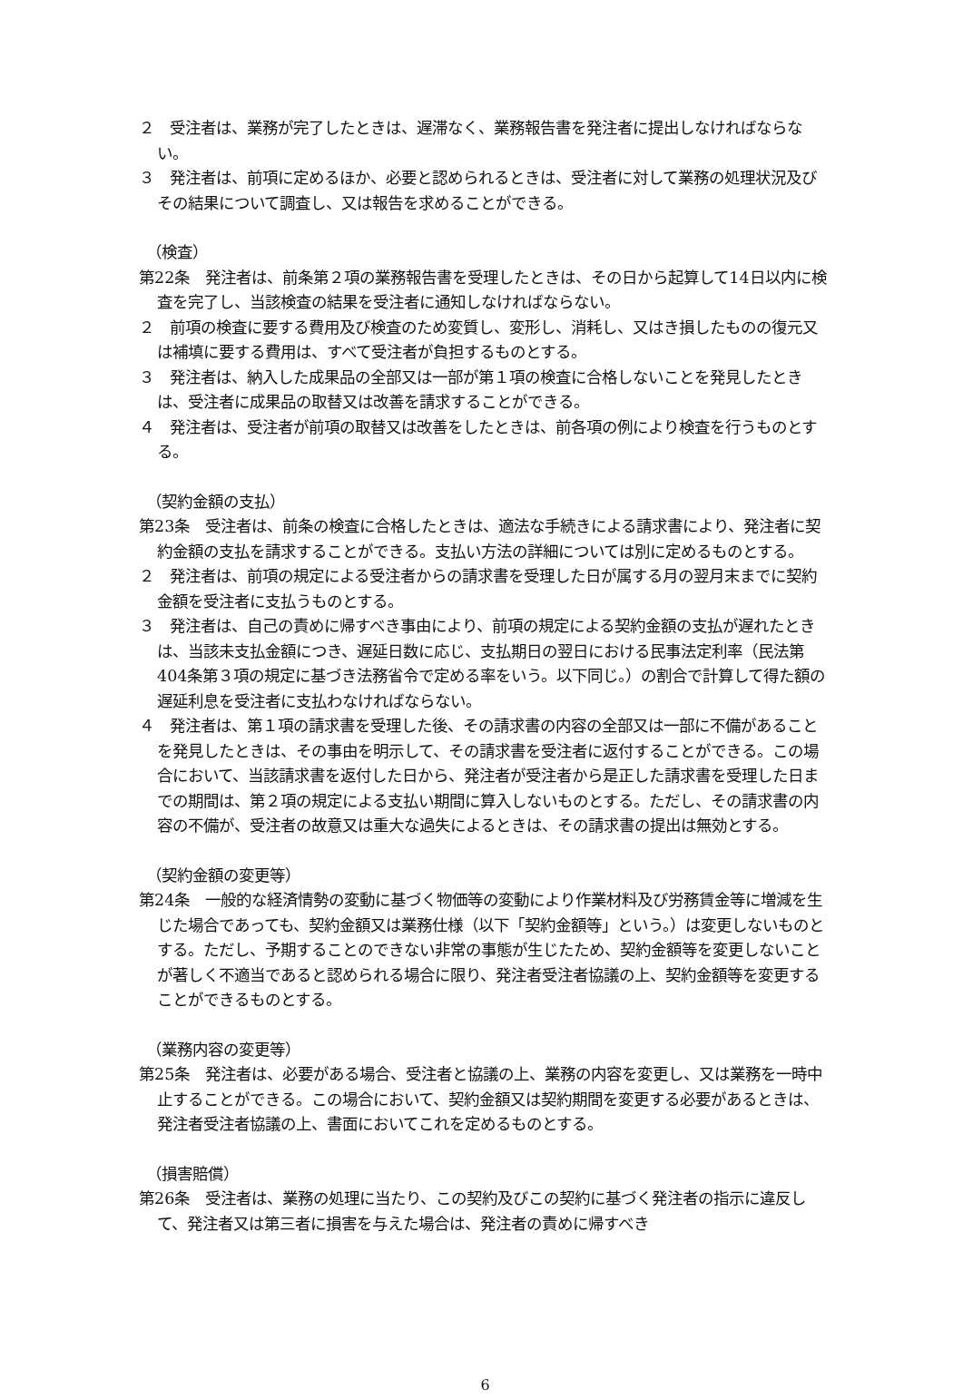２　受注者は、業務が完了したときは、遅滞なく、業務報告書を発注者に提出しなければならない。
３　発注者は、前項に定めるほか、必要と認められるときは、受注者に対して業務の処理状況及びその結果について調査し、又は報告を求めることができる。
（検査）
第22条　発注者は、前条第２項の業務報告書を受理したときは、その日から起算して14日以内に検査を完了し、当該検査の結果を受注者に通知しなければならない。
２　前項の検査に要する費用及び検査のため変質し、変形し、消耗し、又はき損したものの復元又は補填に要する費用は、すべて受注者が負担するものとする。
３　発注者は、納入した成果品の全部又は一部が第１項の検査に合格しないことを発見したときは、受注者に成果品の取替又は改善を請求することができる。
４　発注者は、受注者が前項の取替又は改善をしたときは、前各項の例により検査を行うものとする。
（契約金額の支払）
第23条　受注者は、前条の検査に合格したときは、適法な手続きによる請求書により、発注者に契約金額の支払を請求することができる。支払い方法の詳細については別に定めるものとする。
２　発注者は、前項の規定による受注者からの請求書を受理した日が属する月の翌月末までに契約金額を受注者に支払うものとする。
３　発注者は、自己の責めに帰すべき事由により、前項の規定による契約金額の支払が遅れたときは、当該未支払金額につき、遅延日数に応じ、支払期日の翌日における民事法定利率（民法第404条第３項の規定に基づき法務省令で定める率をいう。以下同じ。）の割合で計算して得た額の遅延利息を受注者に支払わなければならない。
４　発注者は、第１項の請求書を受理した後、その請求書の内容の全部又は一部に不備があることを発見したときは、その事由を明示して、その請求書を受注者に返付することができる。この場合において、当該請求書を返付した日から、発注者が受注者から是正した請求書を受理した日までの期間は、第２項の規定による支払い期間に算入しないものとする。ただし、その請求書の内容の不備が、受注者の故意又は重大な過失によるときは、その請求書の提出は無効とする。
（契約金額の変更等）
第24条　一般的な経済情勢の変動に基づく物価等の変動により作業材料及び労務賃金等に増減を生じた場合であっても、契約金額又は業務仕様（以下「契約金額等」という。）は変更しないものとする。ただし、予期することのできない非常の事態が生じたため、契約金額等を変更しないことが著しく不適当であると認められる場合に限り、発注者受注者協議の上、契約金額等を変更することができるものとする。
（業務内容の変更等）
第25条　発注者は、必要がある場合、受注者と協議の上、業務の内容を変更し、又は業務を一時中止することができる。この場合において、契約金額又は契約期間を変更する必要があるときは、発注者受注者協議の上、書面においてこれを定めるものとする。
（損害賠償）
第26条　受注者は、業務の処理に当たり、この契約及びこの契約に基づく発注者の指示に違反して、発注者又は第三者に損害を与えた場合は、発注者の責めに帰すべき
6